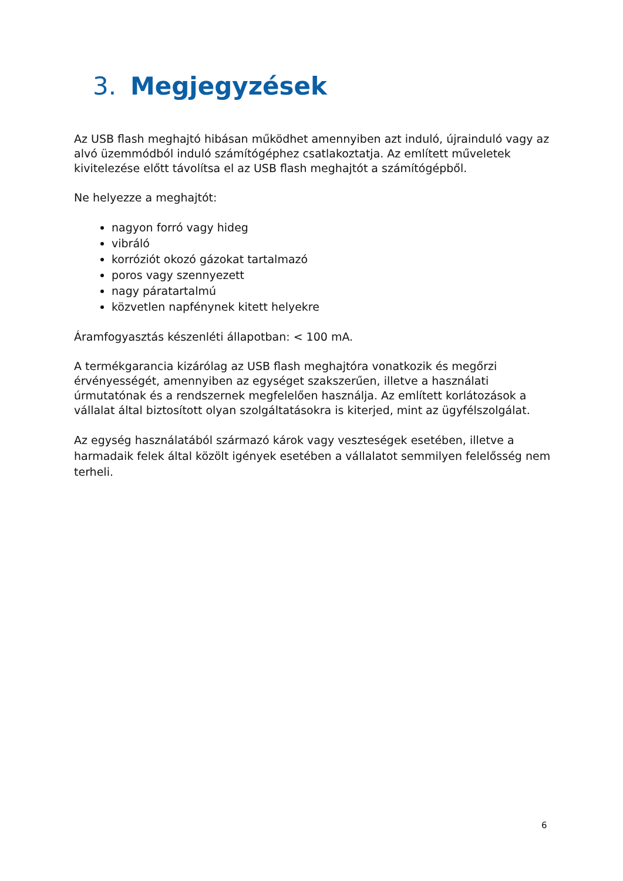3. Megjegyzések
Az USB flash meghajtó hibásan működhet amennyiben azt induló, újrainduló vagy az alvó üzemmódból induló számítógéphez csatlakoztatja. Az említett műveletek kivitelezése előtt távolítsa el az USB flash meghajtót a számítógépből.
Ne helyezze a meghajtót:
nagyon forró vagy hideg
vibráló
korróziót okozó gázokat tartalmazó
poros vagy szennyezett
nagy páratartalmú
közvetlen napfénynek kitett helyekre
Áramfogyasztás készenléti állapotban: < 100 mA.
A termékgarancia kizárólag az USB flash meghajtóra vonatkozik és megőrzi érvényességét, amennyiben az egységet szakszerűen, illetve a használati úrmutatónak és a rendszernek megfelelően használja. Az említett korlátozások a vállalat által biztosított olyan szolgáltatásokra is kiterjed, mint az ügyfélszolgálat.
Az egység használatából származó károk vagy veszteségek esetében, illetve a harmadaik felek által közölt igények esetében a vállalatot semmilyen felelősség nem terheli.
6